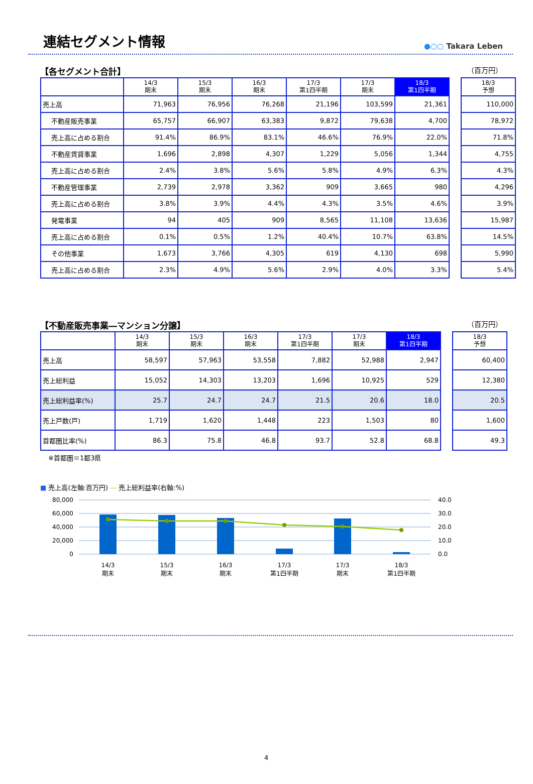連結セグメント情報
●○○ Takara Leben
【各セグメント合計】 （百万円）
| | 14/3 期末 | 15/3 期末 | 16/3 期末 | 17/3 第1四半期 | 17/3 期末 | 18/3 第1四半期 | | 18/3 予想 |
| 売上高 | 71,963 | 76,956 | 76,268 | 21,196 | 103,599 | 21,361 | | 110,000 |
| 不動産販売事業 | 65,757 | 66,907 | 63,383 | 9,872 | 79,638 | 4,700 | | 78,972 |
| 売上高に占める割合 | 91.4% | 86.9% | 83.1% | 46.6% | 76.9% | 22.0% | | 71.8% |
| 不動産賃貸事業 | 1,696 | 2,898 | 4,307 | 1,229 | 5,056 | 1,344 | | 4,755 |
| 売上高に占める割合 | 2.4% | 3.8% | 5.6% | 5.8% | 4.9% | 6.3% | | 4.3% |
| 不動産管理事業 | 2,739 | 2,978 | 3,362 | 909 | 3,665 | 980 | | 4,296 |
| 売上高に占める割合 | 3.8% | 3.9% | 4.4% | 4.3% | 3.5% | 4.6% | | 3.9% |
| 発電事業 | 94 | 405 | 909 | 8,565 | 11,108 | 13,636 | | 15,987 |
| 売上高に占める割合 | 0.1% | 0.5% | 1.2% | 40.4% | 10.7% | 63.8% | | 14.5% |
| その他事業 | 1,673 | 3,766 | 4,305 | 619 | 4,130 | 698 | | 5,990 |
| 売上高に占める割合 | 2.3% | 4.9% | 5.6% | 2.9% | 4.0% | 3.3% | | 5.4% |
【不動産販売事業―マンション分譲】 （百万円）
| | 14/3 期末 | 15/3 期末 | 16/3 期末 | 17/3 第1四半期 | 17/3 期末 | 18/3 第1四半期 | | 18/3 予想 |
| 売上高 | 58,597 | 57,963 | 53,558 | 7,882 | 52,988 | 2,947 | | 60,400 |
| 売上総利益 | 15,052 | 14,303 | 13,203 | 1,696 | 10,925 | 529 | | 12,380 |
| 売上総利益率(%) | 25.7 | 24.7 | 24.7 | 21.5 | 20.6 | 18.0 | | 20.5 |
| 売上戸数(戸) | 1,719 | 1,620 | 1,448 | 223 | 1,503 | 80 | | 1,600 |
| 首都圏比率(%) | 86.3 | 75.8 | 46.8 | 93.7 | 52.8 | 68.8 | | 49.3 |
※首都圏＝1都3県
■ 売上高(左軸:百万円) ― 売上総利益率(右軸:%)
80,000
60,000
40,000
20,000
0
40.0
30.0
20.0
10.0
0.0
14/3
期末
15/3
期末
16/3
期末
17/3
第1四半期
17/3
期末
18/3
第1四半期
4